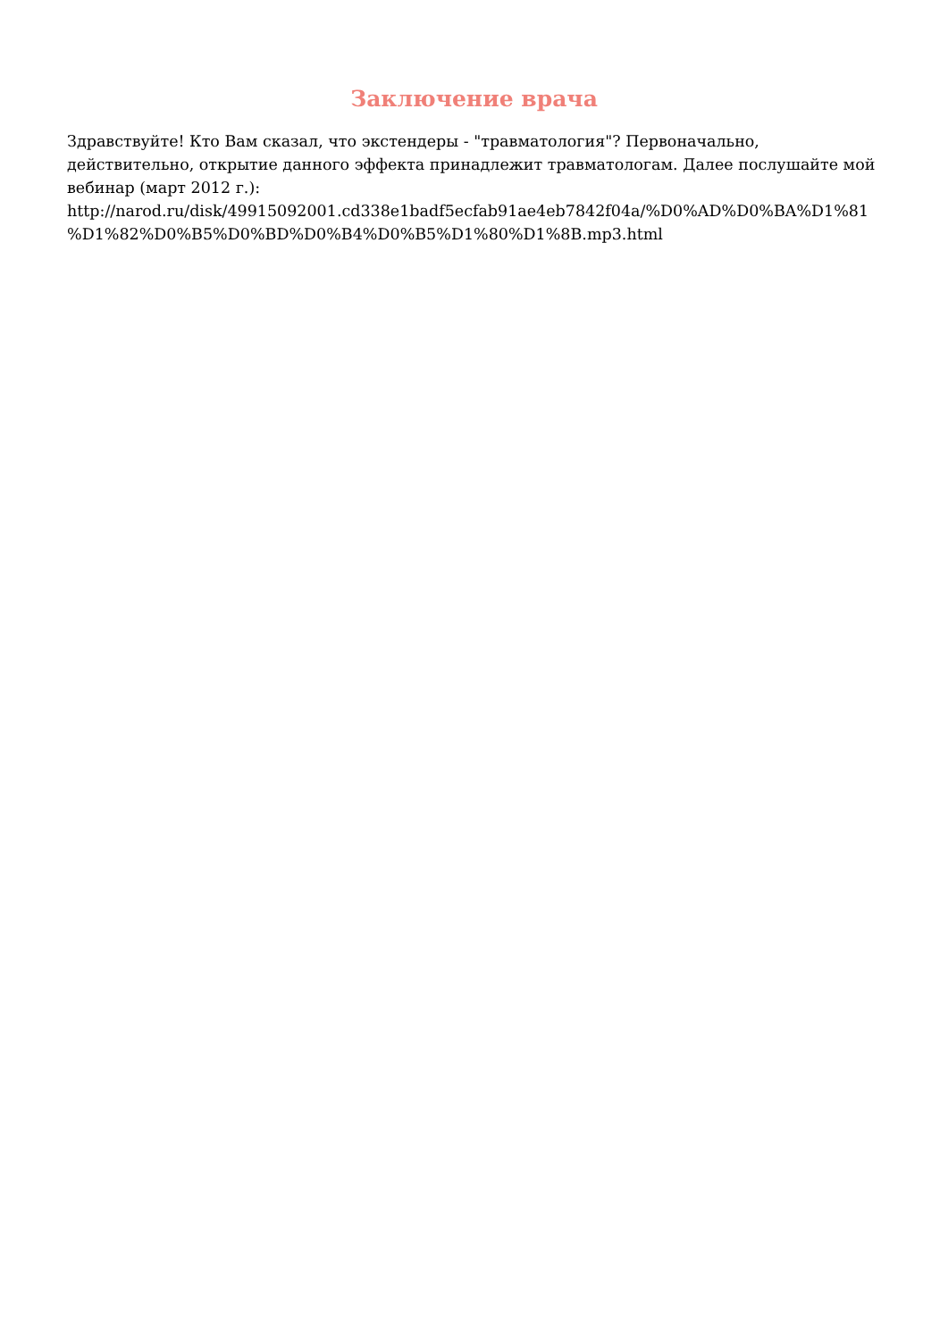Заключение врача
Здравствуйте! Кто Вам сказал, что экстендеры - "травматология"? Первоначально, действительно, открытие данного эффекта принадлежит травматологам. Далее послушайте мой вебинар (март 2012 г.):
http://narod.ru/disk/49915092001.cd338e1badf5ecfab91ae4eb7842f04a/%D0%AD%D0%BA%D1%81
%D1%82%D0%B5%D0%BD%D0%B4%D0%B5%D1%80%D1%8B.mp3.html